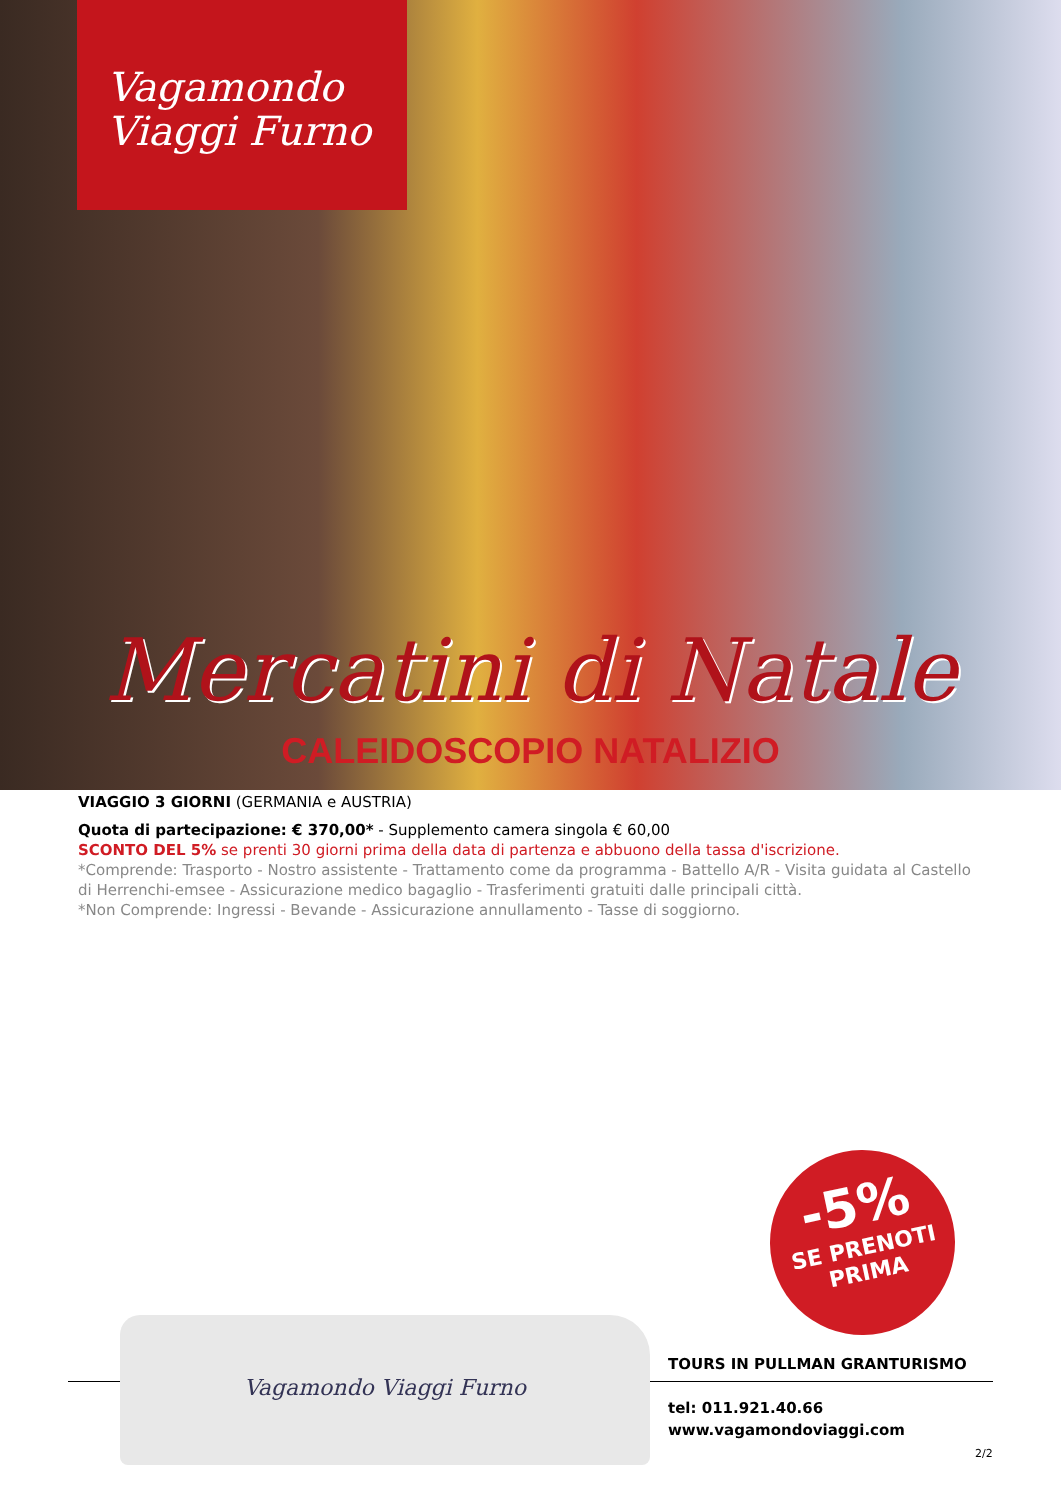Vagamondo
Viaggi Furno
Mercatini di Natale
CALEIDOSCOPIO NATALIZIO
VIAGGIO 3 GIORNI (GERMANIA e AUSTRIA)
Quota di partecipazione: € 370,00* - Supplemento camera singola € 60,00
SCONTO DEL 5% se prenti 30 giorni prima della data di partenza e abbuono della tassa d'iscrizione.
*Comprende: Trasporto - Nostro assistente - Trattamento come da programma - Battello A/R - Visita guidata al Castello di Herrenchi-emsee - Assicurazione medico bagaglio - Trasferimenti gratuiti dalle principali città.
*Non Comprende: Ingressi - Bevande - Assicurazione annullamento - Tasse di soggiorno.
-5%
SE PRENOTI
PRIMA
Vagamondo Viaggi Furno
TOURS IN PULLMAN GRANTURISMO
tel: 011.921.40.66
www.vagamondoviaggi.com
2/2